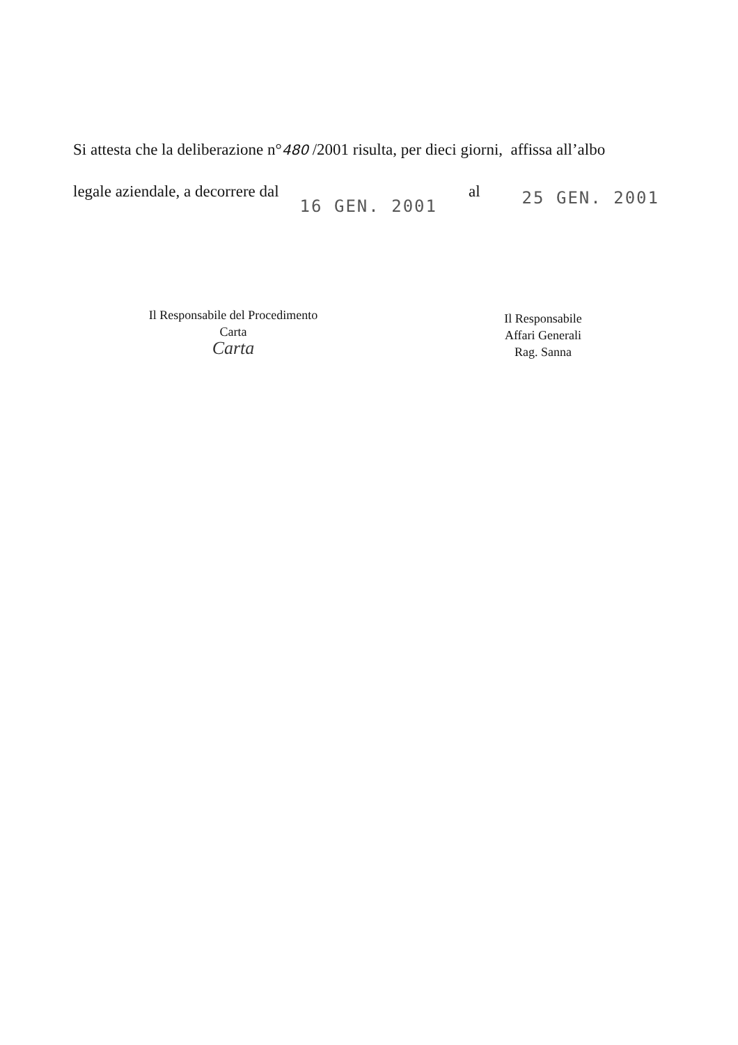Si attesta che la deliberazione n°480 /2001 risulta, per dieci giorni, affissa all’albo
legale aziendale, a decorrere dal 16 GEN. 2001 al 25 GEN. 2001
Il Responsabile del Procedimento
Carta
Carta
Il Responsabile
Affari Generali
Rag. Sanna